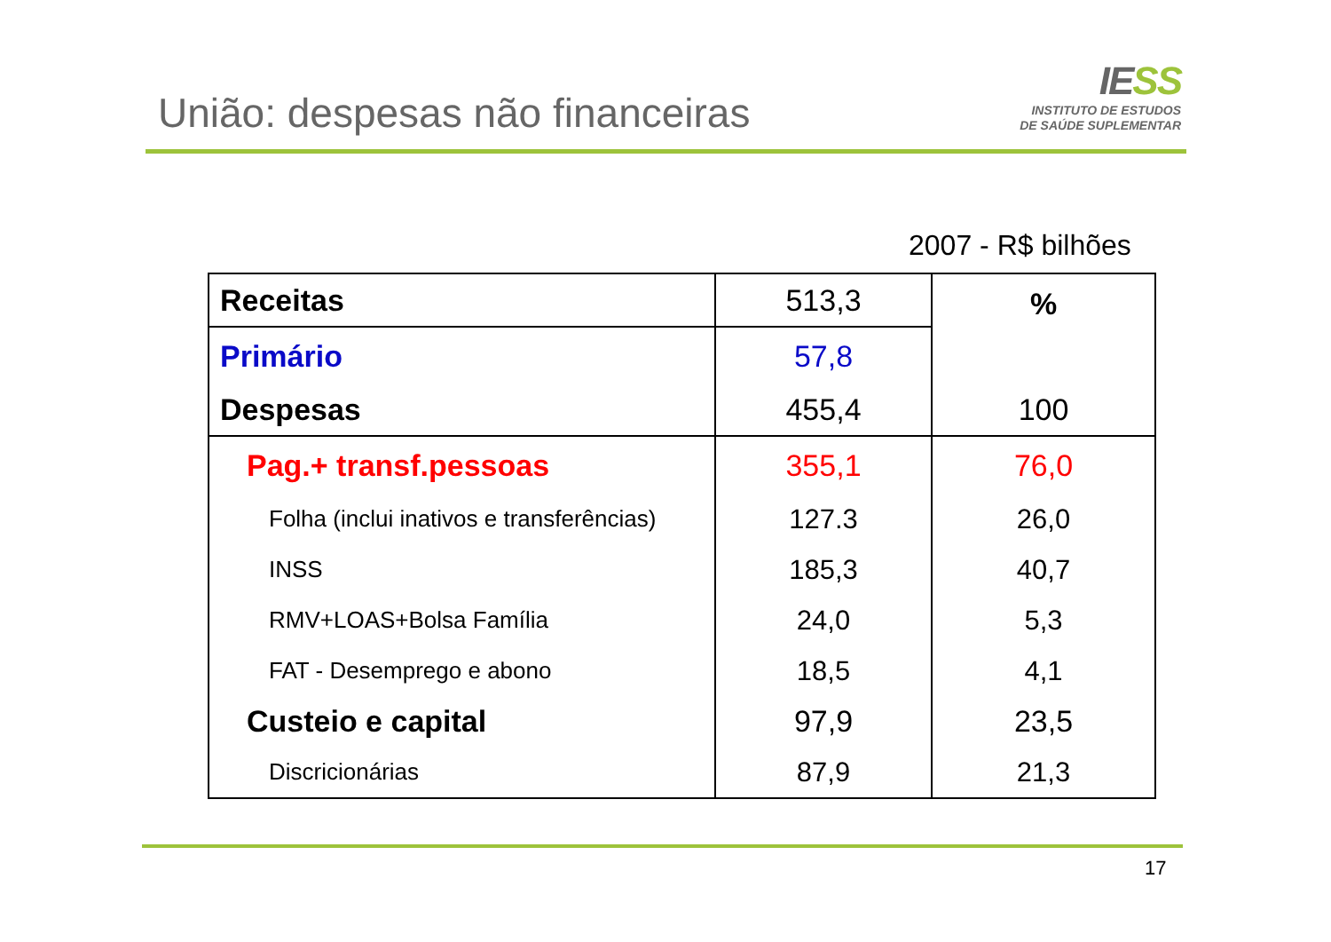União: despesas não financeiras
IESS
INSTITUTO DE ESTUDOS
DE SAÚDE SUPLEMENTAR
2007 - R$ bilhões
| Receitas | 513,3 | % |
| Primário | 57,8 | |
| Despesas | 455,4 | 100 |
| Pag.+ transf.pessoas | 355,1 | 76,0 |
| Folha (inclui inativos e transferências) | 127.3 | 26,0 |
| INSS | 185,3 | 40,7 |
| RMV+LOAS+Bolsa Família | 24,0 | 5,3 |
| FAT - Desemprego e abono | 18,5 | 4,1 |
| Custeio e capital | 97,9 | 23,5 |
| Discricionárias | 87,9 | 21,3 |
17